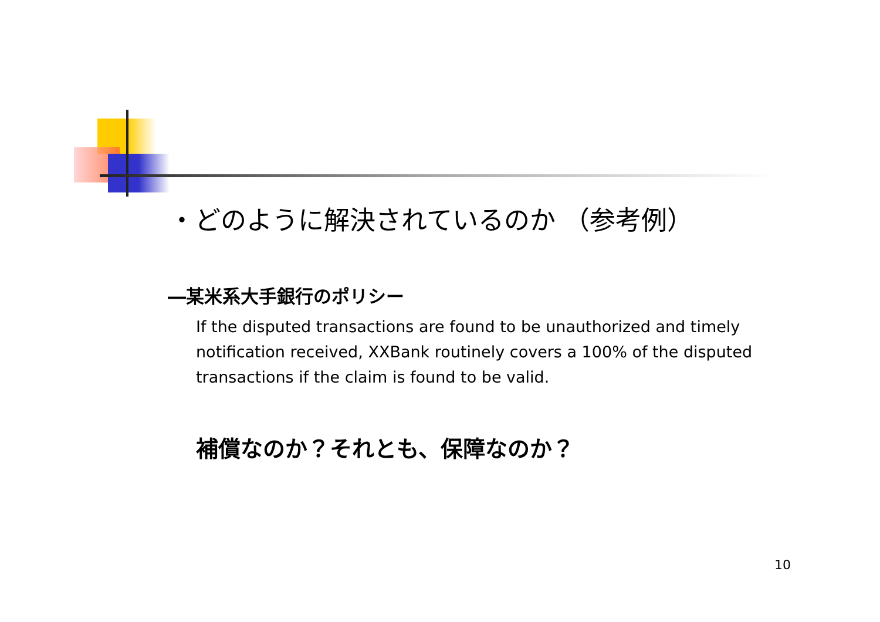・どのように解決されているのか （参考例）
―某米系大手銀行のポリシー
If the disputed transactions are found to be unauthorized and timely notification received, XXBank routinely covers a 100% of the disputed transactions if the claim is found to be valid.
補償なのか？それとも、保障なのか？
10